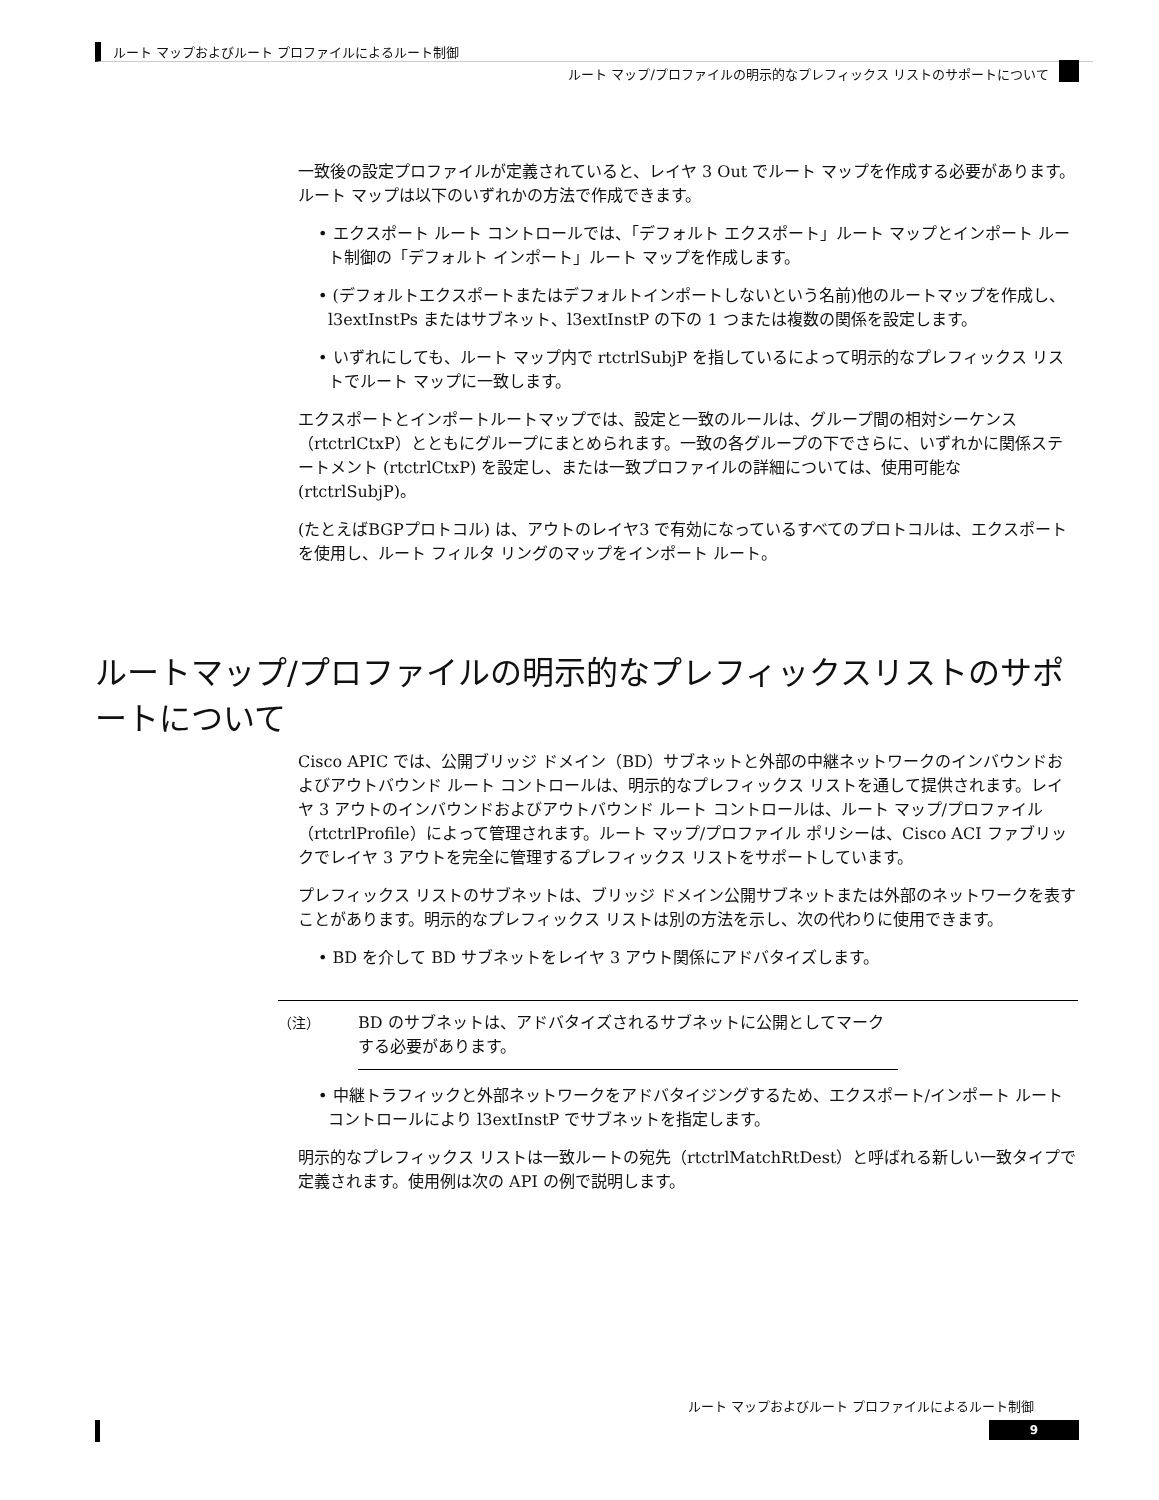ルート マップおよびルート プロファイルによるルート制御
ルート マップ/プロファイルの明示的なプレフィックス リストのサポートについて
一致後の設定プロファイルが定義されていると、レイヤ 3 Out でルート マップを作成する必要があります。ルート マップは以下のいずれかの方法で作成できます。
• エクスポート ルート コントロールでは、「デフォルト エクスポート」ルート マップとインポート ルート制御の「デフォルト インポート」ルート マップを作成します。
• (デフォルトエクスポートまたはデフォルトインポートしないという名前)他のルートマップを作成し、l3extInstPs またはサブネット、l3extInstP の下の 1 つまたは複数の関係を設定します。
• いずれにしても、ルート マップ内で rtctrlSubjP を指しているによって明示的なプレフィックス リストでルート マップに一致します。
エクスポートとインポートルートマップでは、設定と一致のルールは、グループ間の相対シーケンス（rtctrlCtxP）とともにグループにまとめられます。一致の各グループの下でさらに、いずれかに関係ステートメント (rtctrlCtxP) を設定し、または一致プロファイルの詳細については、使用可能な (rtctrlSubjP)。
(たとえばBGPプロトコル) は、アウトのレイヤ3 で有効になっているすべてのプロトコルは、エクスポートを使用し、ルート フィルタ リングのマップをインポート ルート。
ルートマップ/プロファイルの明示的なプレフィックスリストのサポートについて
Cisco APIC では、公開ブリッジ ドメイン（BD）サブネットと外部の中継ネットワークのインバウンドおよびアウトバウンド ルート コントロールは、明示的なプレフィックス リストを通して提供されます。レイヤ 3 アウトのインバウンドおよびアウトバウンド ルート コントロールは、ルート マップ/プロファイル（rtctrlProfile）によって管理されます。ルート マップ/プロファイル ポリシーは、Cisco ACI ファブリックでレイヤ 3 アウトを完全に管理するプレフィックス リストをサポートしています。
プレフィックス リストのサブネットは、ブリッジ ドメイン公開サブネットまたは外部のネットワークを表すことがあります。明示的なプレフィックス リストは別の方法を示し、次の代わりに使用できます。
• BD を介して BD サブネットをレイヤ 3 アウト関係にアドバタイズします。
（注） BD のサブネットは、アドバタイズされるサブネットに公開としてマークする必要があります。
• 中継トラフィックと外部ネットワークをアドバタイジングするため、エクスポート/インポート ルート コントロールにより l3extInstP でサブネットを指定します。
明示的なプレフィックス リストは一致ルートの宛先（rtctrlMatchRtDest）と呼ばれる新しい一致タイプで定義されます。使用例は次の API の例で説明します。
ルート マップおよびルート プロファイルによるルート制御
9